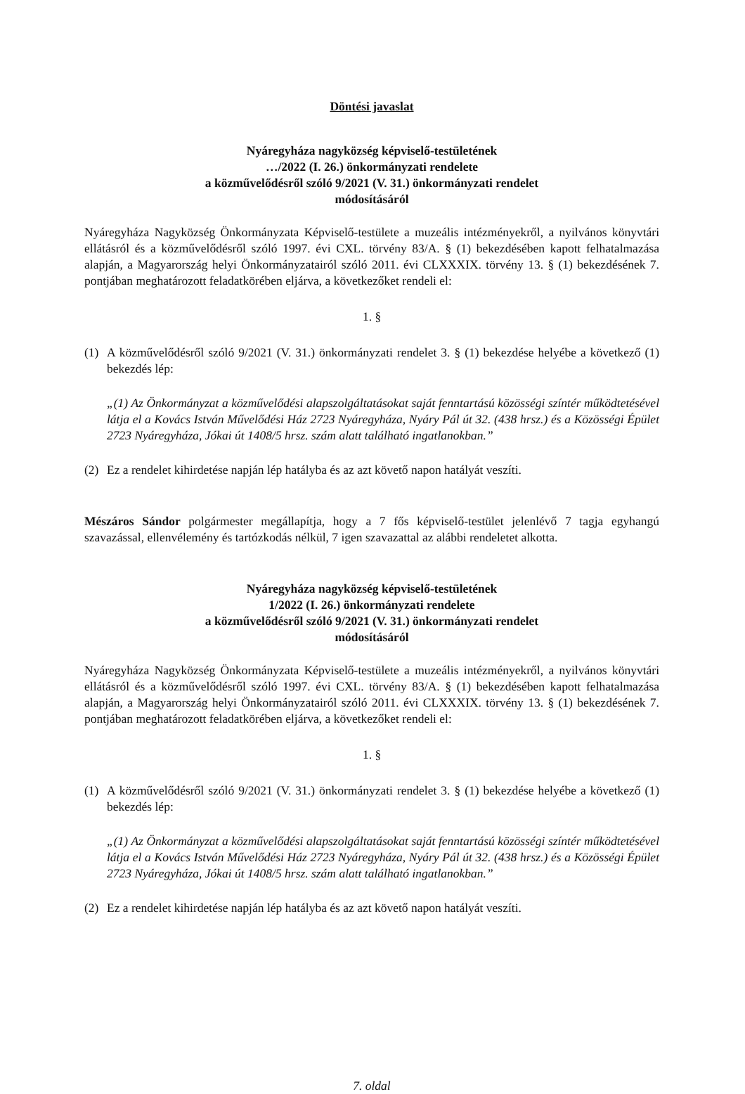Döntési javaslat
Nyáregyháza nagyközség képviselő-testületének
…/2022 (I. 26.) önkormányzati rendelete
a közművelődésről szóló 9/2021 (V. 31.) önkormányzati rendelet
módosításáról
Nyáregyháza Nagyközség Önkormányzata Képviselő-testülete a muzeális intézményekről, a nyilvános könyvtári ellátásról és a közművelődésről szóló 1997. évi CXL. törvény 83/A. § (1) bekezdésében kapott felhatalmazása alapján, a Magyarország helyi Önkormányzatairól szóló 2011. évi CLXXXIX. törvény 13. § (1) bekezdésének 7. pontjában meghatározott feladatkörében eljárva, a következőket rendeli el:
1. §
(1) A közművelődésről szóló 9/2021 (V. 31.) önkormányzati rendelet 3. § (1) bekezdése helyébe a következő (1) bekezdés lép:
„(1) Az Önkormányzat a közművelődési alapszolgáltatásokat saját fenntartású közösségi színtér működtetésével látja el a Kovács István Művelődési Ház 2723 Nyáregyháza, Nyáry Pál út 32. (438 hrsz.) és a Közösségi Épület 2723 Nyáregyháza, Jókai út 1408/5 hrsz. szám alatt található ingatlanokban.”
(2) Ez a rendelet kihirdetése napján lép hatályba és az azt követő napon hatályát veszíti.
Mészáros Sándor polgármester megállapítja, hogy a 7 fős képviselő-testület jelenlévő 7 tagja egyhangú szavazással, ellenvélemény és tartózkodás nélkül, 7 igen szavazattal az alábbi rendeletet alkotta.
Nyáregyháza nagyközség képviselő-testületének
1/2022 (I. 26.) önkormányzati rendelete
a közművelődésről szóló 9/2021 (V. 31.) önkormányzati rendelet
módosításáról
Nyáregyháza Nagyközség Önkormányzata Képviselő-testülete a muzeális intézményekről, a nyilvános könyvtári ellátásról és a közművelődésről szóló 1997. évi CXL. törvény 83/A. § (1) bekezdésében kapott felhatalmazása alapján, a Magyarország helyi Önkormányzatairól szóló 2011. évi CLXXXIX. törvény 13. § (1) bekezdésének 7. pontjában meghatározott feladatkörében eljárva, a következőket rendeli el:
1. §
(1) A közművelődésről szóló 9/2021 (V. 31.) önkormányzati rendelet 3. § (1) bekezdése helyébe a következő (1) bekezdés lép:
„(1) Az Önkormányzat a közművelődési alapszolgáltatásokat saját fenntartású közösségi színtér működtetésével látja el a Kovács István Művelődési Ház 2723 Nyáregyháza, Nyáry Pál út 32. (438 hrsz.) és a Közösségi Épület 2723 Nyáregyháza, Jókai út 1408/5 hrsz. szám alatt található ingatlanokban.”
(2) Ez a rendelet kihirdetése napján lép hatályba és az azt követő napon hatályát veszíti.
7. oldal